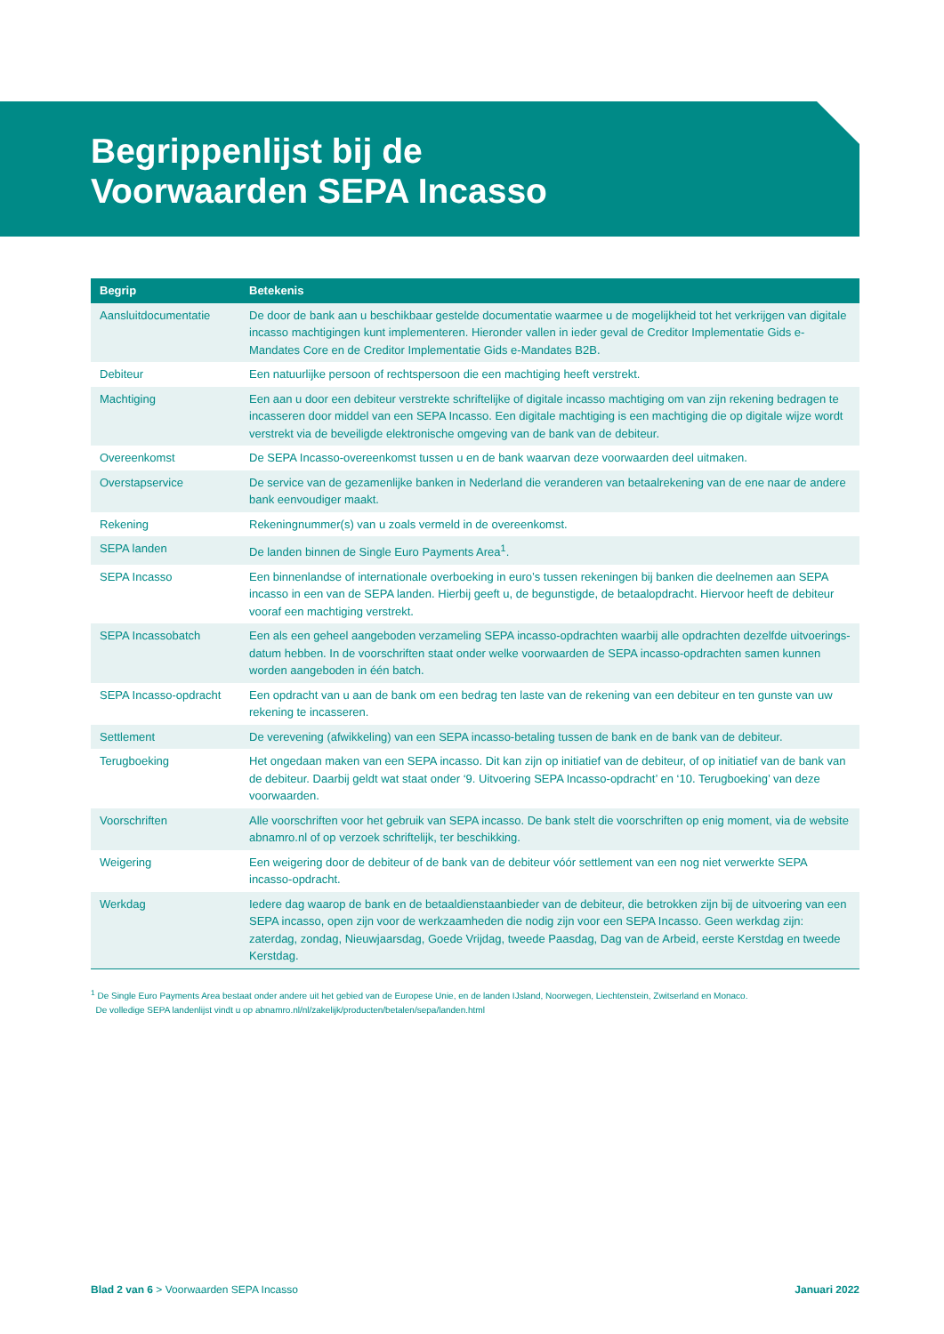Begrippenlijst bij de
Voorwaarden SEPA Incasso
| Begrip | Betekenis |
| --- | --- |
| Aansluitdocumentatie | De door de bank aan u beschikbaar gestelde documentatie waarmee u de mogelijkheid tot het verkrijgen van digitale incasso machtigingen kunt implementeren. Hieronder vallen in ieder geval de Creditor Implementatie Gids e-Mandates Core en de Creditor Implementatie Gids e-Mandates B2B. |
| Debiteur | Een natuurlijke persoon of rechtspersoon die een machtiging heeft verstrekt. |
| Machtiging | Een aan u door een debiteur verstrekte schriftelijke of digitale incasso machtiging om van zijn rekening bedragen te incasseren door middel van een SEPA Incasso. Een digitale machtiging is een machtiging die op digitale wijze wordt verstrekt via de beveiligde elektronische omgeving van de bank van de debiteur. |
| Overeenkomst | De SEPA Incasso-overeenkomst tussen u en de bank waarvan deze voorwaarden deel uitmaken. |
| Overstapservice | De service van de gezamenlijke banken in Nederland die veranderen van betaalrekening van de ene naar de andere bank eenvoudiger maakt. |
| Rekening | Rekeningnummer(s) van u zoals vermeld in de overeenkomst. |
| SEPA landen | De landen binnen de Single Euro Payments Area<sup>1</sup>. |
| SEPA Incasso | Een binnenlandse of internationale overboeking in euro’s tussen rekeningen bij banken die deelnemen aan SEPA incasso in een van de SEPA landen. Hierbij geeft u, de begunstigde, de betaalopdracht. Hiervoor heeft de debiteur vooraf een machtiging verstrekt. |
| SEPA Incassobatch | Een als een geheel aangeboden verzameling SEPA incasso-opdrachten waarbij alle opdrachten dezelfde uitvoerings-datum hebben. In de voorschriften staat onder welke voorwaarden de SEPA incasso-opdrachten samen kunnen worden aangeboden in één batch. |
| SEPA Incasso-opdracht | Een opdracht van u aan de bank om een bedrag ten laste van de rekening van een debiteur en ten gunste van uw rekening te incasseren. |
| Settlement | De verevening (afwikkeling) van een SEPA incasso-betaling tussen de bank en de bank van de debiteur. |
| Terugboeking | Het ongedaan maken van een SEPA incasso. Dit kan zijn op initiatief van de debiteur, of op initiatief van de bank van de debiteur. Daarbij geldt wat staat onder ‘9. Uitvoering SEPA Incasso-opdracht’ en ‘10. Terugboeking’ van deze voorwaarden. |
| Voorschriften | Alle voorschriften voor het gebruik van SEPA incasso. De bank stelt die voorschriften op enig moment, via de website abnamro.nl of op verzoek schriftelijk, ter beschikking. |
| Weigering | Een weigering door de debiteur of de bank van de debiteur vóór settlement van een nog niet verwerkte SEPA incasso-opdracht. |
| Werkdag | Iedere dag waarop de bank en de betaaldienstaanbieder van de debiteur, die betrokken zijn bij de uitvoering van een SEPA incasso, open zijn voor de werkzaamheden die nodig zijn voor een SEPA Incasso. Geen werkdag zijn: zaterdag, zondag, Nieuwjaarsdag, Goede Vrijdag, tweede Paasdag, Dag van de Arbeid, eerste Kerstdag en tweede Kerstdag. |
<sup>1</sup> De Single Euro Payments Area bestaat onder andere uit het gebied van de Europese Unie, en de landen IJsland, Noorwegen, Liechtenstein, Zwitserland en Monaco.
De volledige SEPA landenlijst vindt u op abnamro.nl/nl/zakelijk/producten/betalen/sepa/landen.html
Blad 2 van 6 > Voorwaarden SEPA Incasso Januari 2022